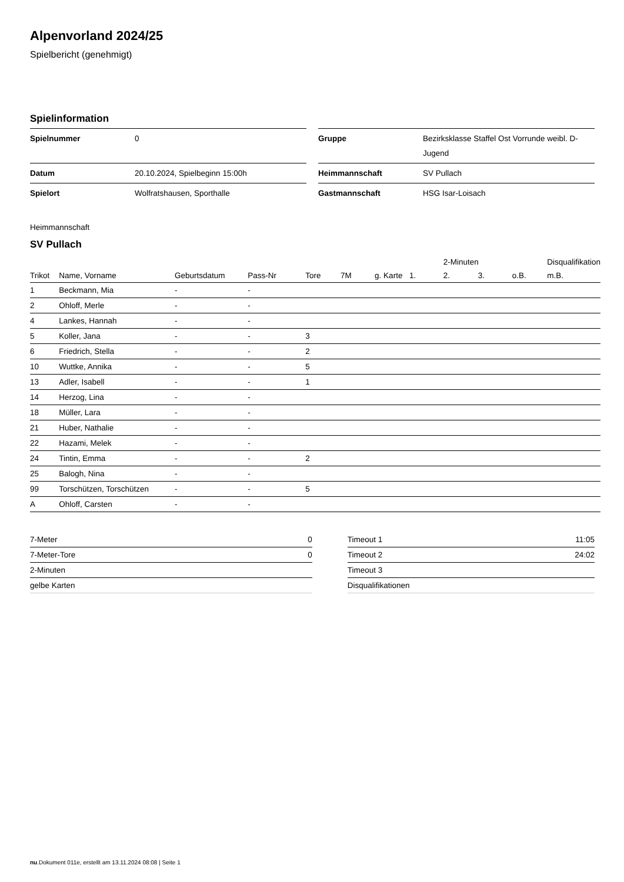Alpenvorland 2024/25
Spielbericht (genehmigt)
Spielinformation
| Spielnummer | 0 |
| Datum | 20.10.2024, Spielbeginn 15:00h |
| Spielort | Wolfratshausen, Sporthalle |
| Gruppe | Bezirksklasse Staffel Ost Vorrunde weibl. D-Jugend |
| Heimmannschaft | SV Pullach |
| Gastmannschaft | HSG Isar-Loisach |
Heimmannschaft
SV Pullach
| | | | | | | | | 2-Minuten | | | Disqualifikation |
| --- | --- | --- | --- | --- | --- | --- | --- | --- | --- | --- | --- |
| Trikot | Name, Vorname | Geburtsdatum | Pass-Nr | Tore | 7M | g. Karte | 1. | 2. | 3. | o.B. | m.B. |
| 1 | Beckmann, Mia | - | - | | | | | | | | |
| 2 | Ohloff, Merle | - | - | | | | | | | | |
| 4 | Lankes, Hannah | - | - | | | | | | | | |
| 5 | Koller, Jana | - | - | 3 | | | | | | | |
| 6 | Friedrich, Stella | - | - | 2 | | | | | | | |
| 10 | Wuttke, Annika | - | - | 5 | | | | | | | |
| 13 | Adler, Isabell | - | - | 1 | | | | | | | |
| 14 | Herzog, Lina | - | - | | | | | | | | |
| 18 | Müller, Lara | - | - | | | | | | | | |
| 21 | Huber, Nathalie | - | - | | | | | | | | |
| 22 | Hazami, Melek | - | - | | | | | | | | |
| 24 | Tintin, Emma | - | - | 2 | | | | | | | |
| 25 | Balogh, Nina | - | - | | | | | | | | |
| 99 | Torschützen, Torschützen | - | - | 5 | | | | | | | |
| A | Ohloff, Carsten | - | - | | | | | | | | |
| 7-Meter | 0 |
| 7-Meter-Tore | 0 |
| 2-Minuten | |
| gelbe Karten | |
| Timeout 1 | 11:05 |
| Timeout 2 | 24:02 |
| Timeout 3 | |
| Disqualifikationen | |
nu.Dokument 011e, erstellt am 13.11.2024 08:08 | Seite 1